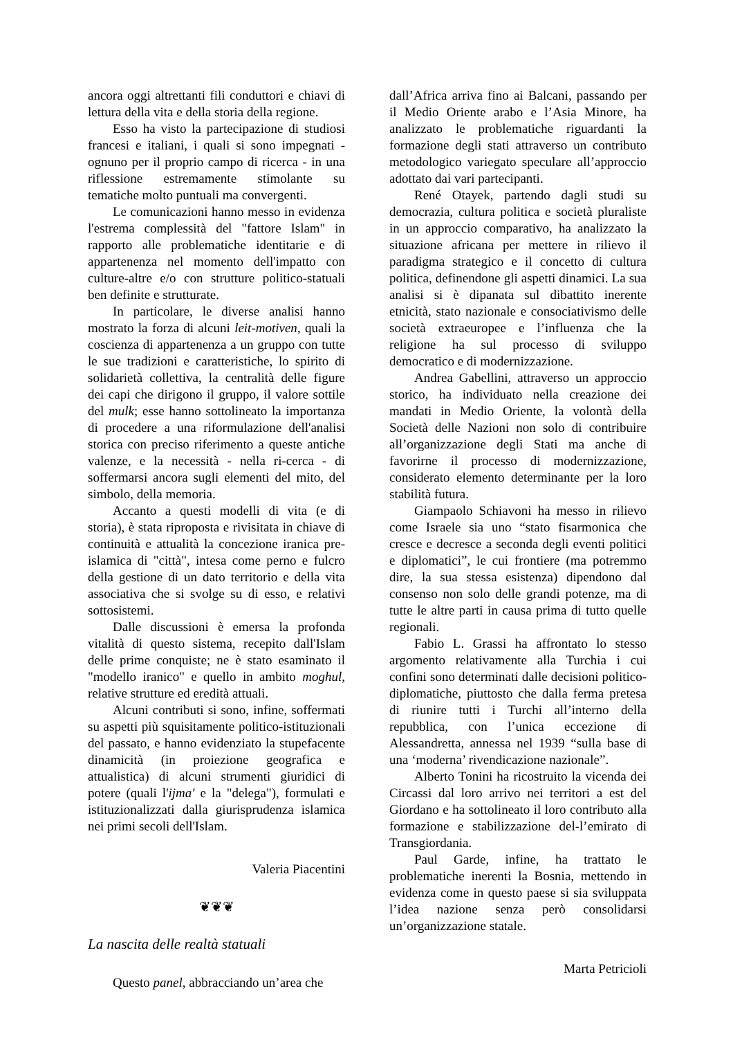ancora oggi altrettanti fili conduttori e chiavi di lettura della vita e della storia della regione.
Esso ha visto la partecipazione di studiosi francesi e italiani, i quali si sono impegnati - ognuno per il proprio campo di ricerca - in una riflessione estremamente stimolante su tematiche molto puntuali ma convergenti.
Le comunicazioni hanno messo in evidenza l'estrema complessità del "fattore Islam" in rapporto alle problematiche identitarie e di appartenenza nel momento dell'impatto con culture-altre e/o con strutture politico-statuali ben definite e strutturate.
In particolare, le diverse analisi hanno mostrato la forza di alcuni leit-motiven, quali la coscienza di appartenenza a un gruppo con tutte le sue tradizioni e caratteristiche, lo spirito di solidarietà collettiva, la centralità delle figure dei capi che dirigono il gruppo, il valore sottile del mulk; esse hanno sottolineato la importanza di procedere a una riformulazione dell'analisi storica con preciso riferimento a queste antiche valenze, e la necessità - nella ri-cerca - di soffermarsi ancora sugli elementi del mito, del simbolo, della memoria.
Accanto a questi modelli di vita (e di storia), è stata riproposta e rivisitata in chiave di continuità e attualità la concezione iranica pre-islamica di "città", intesa come perno e fulcro della gestione di un dato territorio e della vita associativa che si svolge su di esso, e relativi sottosistemi.
Dalle discussioni è emersa la profonda vitalità di questo sistema, recepito dall'Islam delle prime conquiste; ne è stato esaminato il "modello iranico" e quello in ambito moghul, relative strutture ed eredità attuali.
Alcuni contributi si sono, infine, soffermati su aspetti più squisitamente politico-istituzionali del passato, e hanno evidenziato la stupefacente dinamicità (in proiezione geografica e attualistica) di alcuni strumenti giuridici di potere (quali l'ijma' e la "delega"), formulati e istituzionalizzati dalla giurisprudenza islamica nei primi secoli dell'Islam.
Valeria Piacentini
❦❦❦
La nascita delle realtà statuali
Questo panel, abbracciando un’area che
dall’Africa arriva fino ai Balcani, passando per il Medio Oriente arabo e l’Asia Minore, ha analizzato le problematiche riguardanti la formazione degli stati attraverso un contributo metodologico variegato speculare all’approccio adottato dai vari partecipanti.
René Otayek, partendo dagli studi su democrazia, cultura politica e società pluraliste in un approccio comparativo, ha analizzato la situazione africana per mettere in rilievo il paradigma strategico e il concetto di cultura politica, definendone gli aspetti dinamici. La sua analisi si è dipanata sul dibattito inerente etnicità, stato nazionale e consociativismo delle società extraeuropee e l’influenza che la religione ha sul processo di sviluppo democratico e di modernizzazione.
Andrea Gabellini, attraverso un approccio storico, ha individuato nella creazione dei mandati in Medio Oriente, la volontà della Società delle Nazioni non solo di contribuire all’organizzazione degli Stati ma anche di favorirne il processo di modernizzazione, considerato elemento determinante per la loro stabilità futura.
Giampaolo Schiavoni ha messo in rilievo come Israele sia uno “stato fisarmonica che cresce e decresce a seconda degli eventi politici e diplomatici”, le cui frontiere (ma potremmo dire, la sua stessa esistenza) dipendono dal consenso non solo delle grandi potenze, ma di tutte le altre parti in causa prima di tutto quelle regionali.
Fabio L. Grassi ha affrontato lo stesso argomento relativamente alla Turchia i cui confini sono determinati dalle decisioni politico-diplomatiche, piuttosto che dalla ferma pretesa di riunire tutti i Turchi all’interno della repubblica, con l’unica eccezione di Alessandretta, annessa nel 1939 “sulla base di una ‘moderna’ rivendicazione nazionale”.
Alberto Tonini ha ricostruito la vicenda dei Circassi dal loro arrivo nei territori a est del Giordano e ha sottolineato il loro contributo alla formazione e stabilizzazione del-l’emirato di Transgiordania.
Paul Garde, infine, ha trattato le problematiche inerenti la Bosnia, mettendo in evidenza come in questo paese si sia sviluppata l’idea nazione senza però consolidarsi un’organizzazione statale.
Marta Petricioli